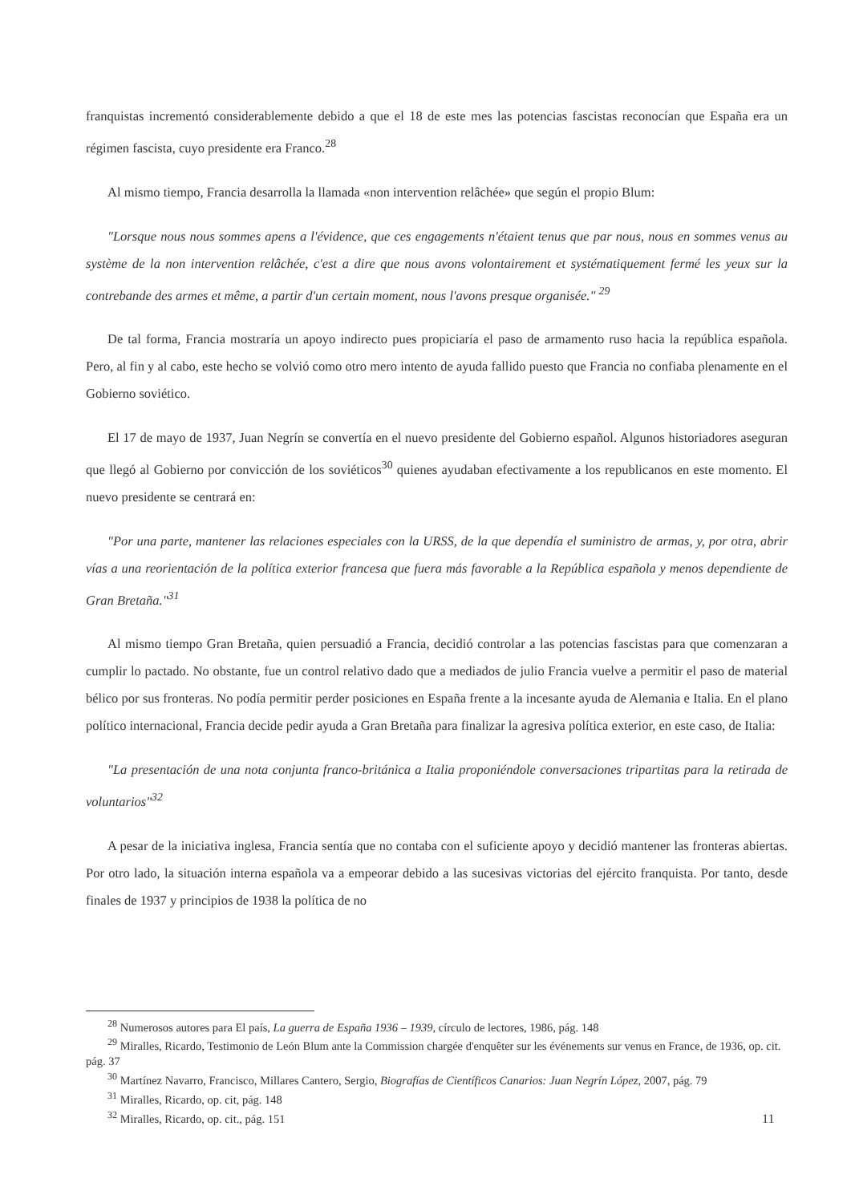franquistas incrementó considerablemente debido a que el 18 de este mes las potencias fascistas reconocían que España era un régimen fascista, cuyo presidente era Franco.<sup>28</sup>
Al mismo tiempo, Francia desarrolla la llamada «non intervention relâchée» que según el propio Blum:
"Lorsque nous nous sommes apens a l'évidence, que ces engagements n'étaient tenus que par nous, nous en sommes venus au système de la non intervention relâchée, c'est a dire que nous avons volontairement et systématiquement fermé les yeux sur la contrebande des armes et même, a partir d'un certain moment, nous l'avons presque organisée." <sup>29</sup>
De tal forma, Francia mostraría un apoyo indirecto pues propiciaría el paso de armamento ruso hacia la república española. Pero, al fin y al cabo, este hecho se volvió como otro mero intento de ayuda fallido puesto que Francia no confiaba plenamente en el Gobierno soviético.
El 17 de mayo de 1937, Juan Negrín se convertía en el nuevo presidente del Gobierno español. Algunos historiadores aseguran que llegó al Gobierno por convicción de los soviéticos<sup>30</sup> quienes ayudaban efectivamente a los republicanos en este momento. El nuevo presidente se centrará en:
"Por una parte, mantener las relaciones especiales con la URSS, de la que dependía el suministro de armas, y, por otra, abrir vías a una reorientación de la política exterior francesa que fuera más favorable a la República española y menos dependiente de Gran Bretaña."<sup>31</sup>
Al mismo tiempo Gran Bretaña, quien persuadió a Francia, decidió controlar a las potencias fascistas para que comenzaran a cumplir lo pactado. No obstante, fue un control relativo dado que a mediados de julio Francia vuelve a permitir el paso de material bélico por sus fronteras. No podía permitir perder posiciones en España frente a la incesante ayuda de Alemania e Italia. En el plano político internacional, Francia decide pedir ayuda a Gran Bretaña para finalizar la agresiva política exterior, en este caso, de Italia:
"La presentación de una nota conjunta franco-británica a Italia proponiéndole conversaciones tripartitas para la retirada de voluntarios"<sup>32</sup>
A pesar de la iniciativa inglesa, Francia sentía que no contaba con el suficiente apoyo y decidió mantener las fronteras abiertas. Por otro lado, la situación interna española va a empeorar debido a las sucesivas victorias del ejército franquista. Por tanto, desde finales de 1937 y principios de 1938 la política de no
<sup>28</sup> Numerosos autores para El país, La guerra de España 1936 – 1939, círculo de lectores, 1986, pág. 148
<sup>29</sup> Miralles, Ricardo, Testimonio de León Blum ante la Commission chargée d'enquêter sur les événements sur venus en France, de 1936, op. cit. pág. 37
<sup>30</sup> Martínez Navarro, Francisco, Millares Cantero, Sergio, Biografías de Científicos Canarios: Juan Negrín López, 2007, pág. 79
<sup>31</sup> Miralles, Ricardo, op. cit, pág. 148
<sup>32</sup> Miralles, Ricardo, op. cit., pág. 151
11